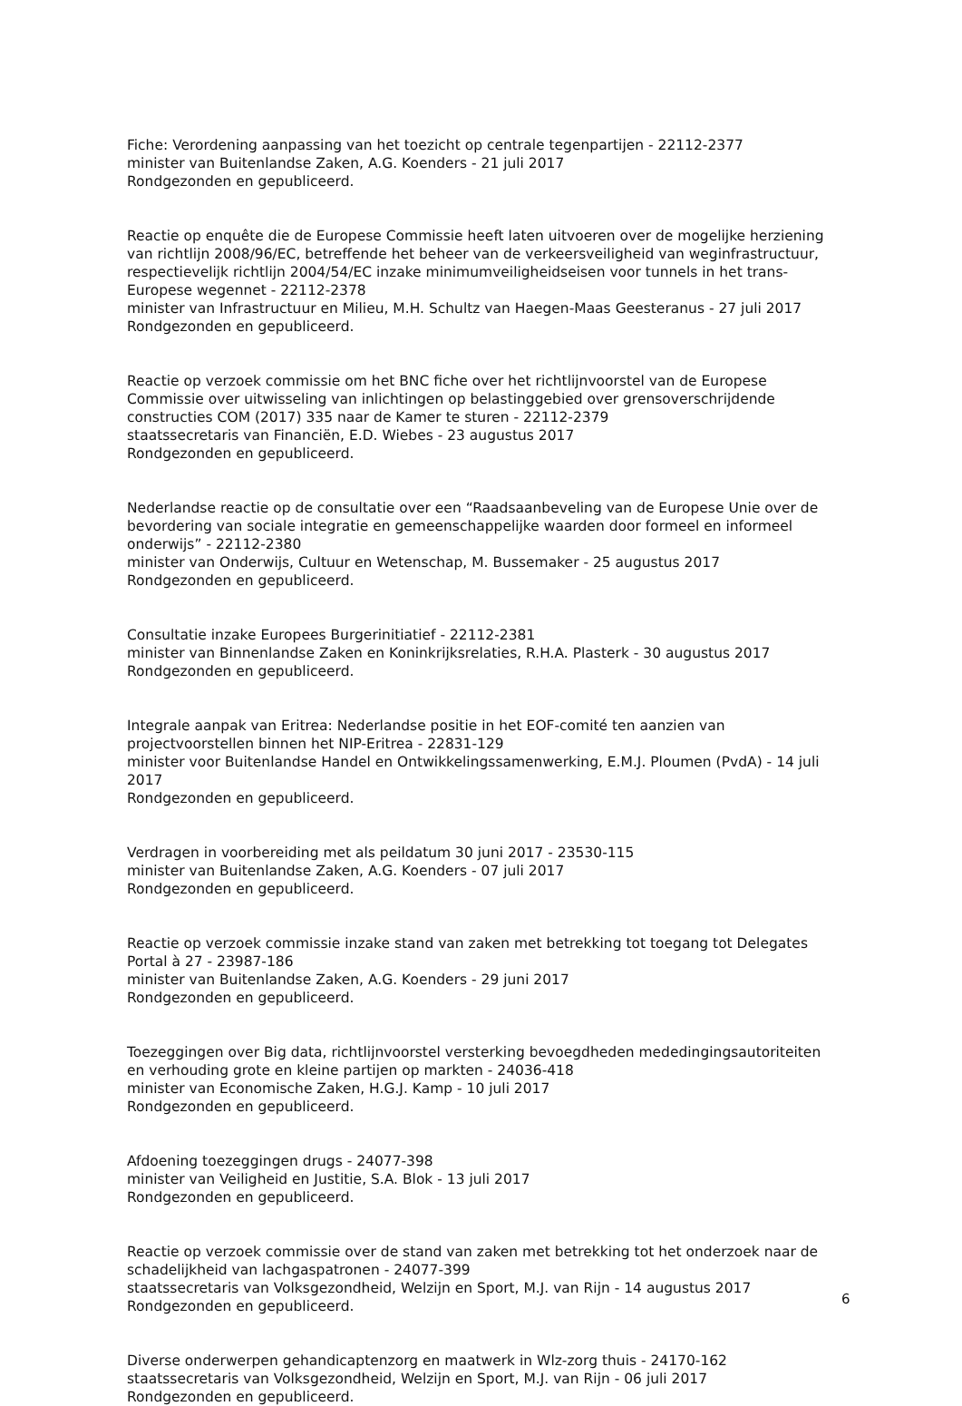Fiche: Verordening aanpassing van het toezicht op centrale tegenpartijen - 22112-2377
minister van Buitenlandse Zaken, A.G. Koenders - 21 juli 2017
Rondgezonden en gepubliceerd.
Reactie op enquête die de Europese Commissie heeft laten uitvoeren over de mogelijke herziening van richtlijn 2008/96/EC, betreffende het beheer van de verkeersveiligheid van weginfrastructuur, respectievelijk richtlijn 2004/54/EC inzake minimumveiligheidseisen voor tunnels in het trans-Europese wegennet - 22112-2378
minister van Infrastructuur en Milieu, M.H. Schultz van Haegen-Maas Geesteranus - 27 juli 2017
Rondgezonden en gepubliceerd.
Reactie op verzoek commissie om het BNC fiche over het richtlijnvoorstel van de Europese Commissie over uitwisseling van inlichtingen op belastinggebied over grensoverschrijdende constructies COM (2017) 335 naar de Kamer te sturen - 22112-2379
staatssecretaris van Financiën, E.D. Wiebes - 23 augustus 2017
Rondgezonden en gepubliceerd.
Nederlandse reactie op de consultatie over een “Raadsaanbeveling van de Europese Unie over de bevordering van sociale integratie en gemeenschappelijke waarden door formeel en informeel onderwijs” - 22112-2380
minister van Onderwijs, Cultuur en Wetenschap, M. Bussemaker - 25 augustus 2017
Rondgezonden en gepubliceerd.
Consultatie inzake Europees Burgerinitiatief - 22112-2381
minister van Binnenlandse Zaken en Koninkrijksrelaties, R.H.A. Plasterk - 30 augustus 2017
Rondgezonden en gepubliceerd.
Integrale aanpak van Eritrea: Nederlandse positie in het EOF-comité ten aanzien van projectvoorstellen binnen het NIP-Eritrea - 22831-129
minister voor Buitenlandse Handel en Ontwikkelingssamenwerking, E.M.J. Ploumen (PvdA) - 14 juli 2017
Rondgezonden en gepubliceerd.
Verdragen in voorbereiding met als peildatum 30 juni 2017 - 23530-115
minister van Buitenlandse Zaken, A.G. Koenders - 07 juli 2017
Rondgezonden en gepubliceerd.
Reactie op verzoek commissie inzake stand van zaken met betrekking tot toegang tot Delegates Portal à 27 - 23987-186
minister van Buitenlandse Zaken, A.G. Koenders - 29 juni 2017
Rondgezonden en gepubliceerd.
Toezeggingen over Big data, richtlijnvoorstel versterking bevoegdheden mededingingsautoriteiten en verhouding grote en kleine partijen op markten - 24036-418
minister van Economische Zaken, H.G.J. Kamp - 10 juli 2017
Rondgezonden en gepubliceerd.
Afdoening toezeggingen drugs - 24077-398
minister van Veiligheid en Justitie, S.A. Blok - 13 juli 2017
Rondgezonden en gepubliceerd.
Reactie op verzoek commissie over de stand van zaken met betrekking tot het onderzoek naar de schadelijkheid van lachgaspatronen - 24077-399
staatssecretaris van Volksgezondheid, Welzijn en Sport, M.J. van Rijn - 14 augustus 2017
Rondgezonden en gepubliceerd.
Diverse onderwerpen gehandicaptenzorg en maatwerk in Wlz-zorg thuis - 24170-162
staatssecretaris van Volksgezondheid, Welzijn en Sport, M.J. van Rijn - 06 juli 2017
Rondgezonden en gepubliceerd.
6